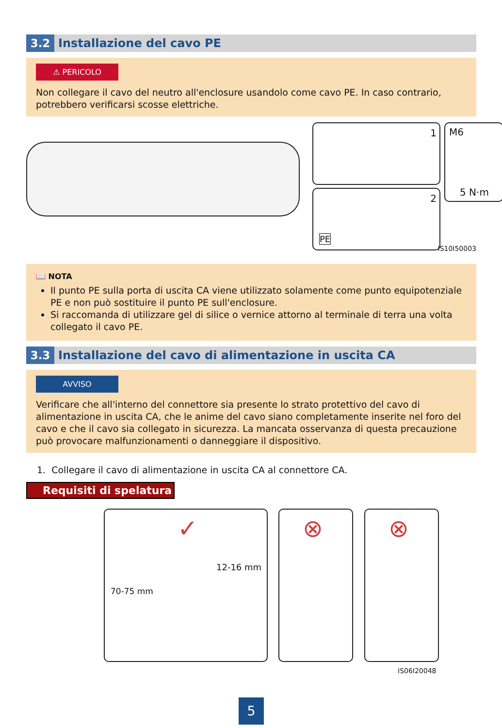3.2
Installazione del cavo PE
⚠ PERICOLO
Non collegare il cavo del neutro all'enclosure usandolo come cavo PE. In caso contrario, potrebbero verificarsi scosse elettriche.
1 M6
5 N·m
2
PE
IS10I50003
📖 NOTA
Il punto PE sulla porta di uscita CA viene utilizzato solamente come punto equipotenziale PE e non può sostituire il punto PE sull'enclosure.
Si raccomanda di utilizzare gel di silice o vernice attorno al terminale di terra una volta collegato il cavo PE.
3.3
Installazione del cavo di alimentazione in uscita CA
AVVISO
Verificare che all'interno del connettore sia presente lo strato protettivo del cavo di alimentazione in uscita CA, che le anime del cavo siano completamente inserite nel foro del cavo e che il cavo sia collegato in sicurezza. La mancata osservanza di questa precauzione può provocare malfunzionamenti o danneggiare il dispositivo.
1. Collegare il cavo di alimentazione in uscita CA al connettore CA.
Requisiti di spelatura
✓
70-75 mm
12-16 mm
⊗ ⊗
IS06I20048
5